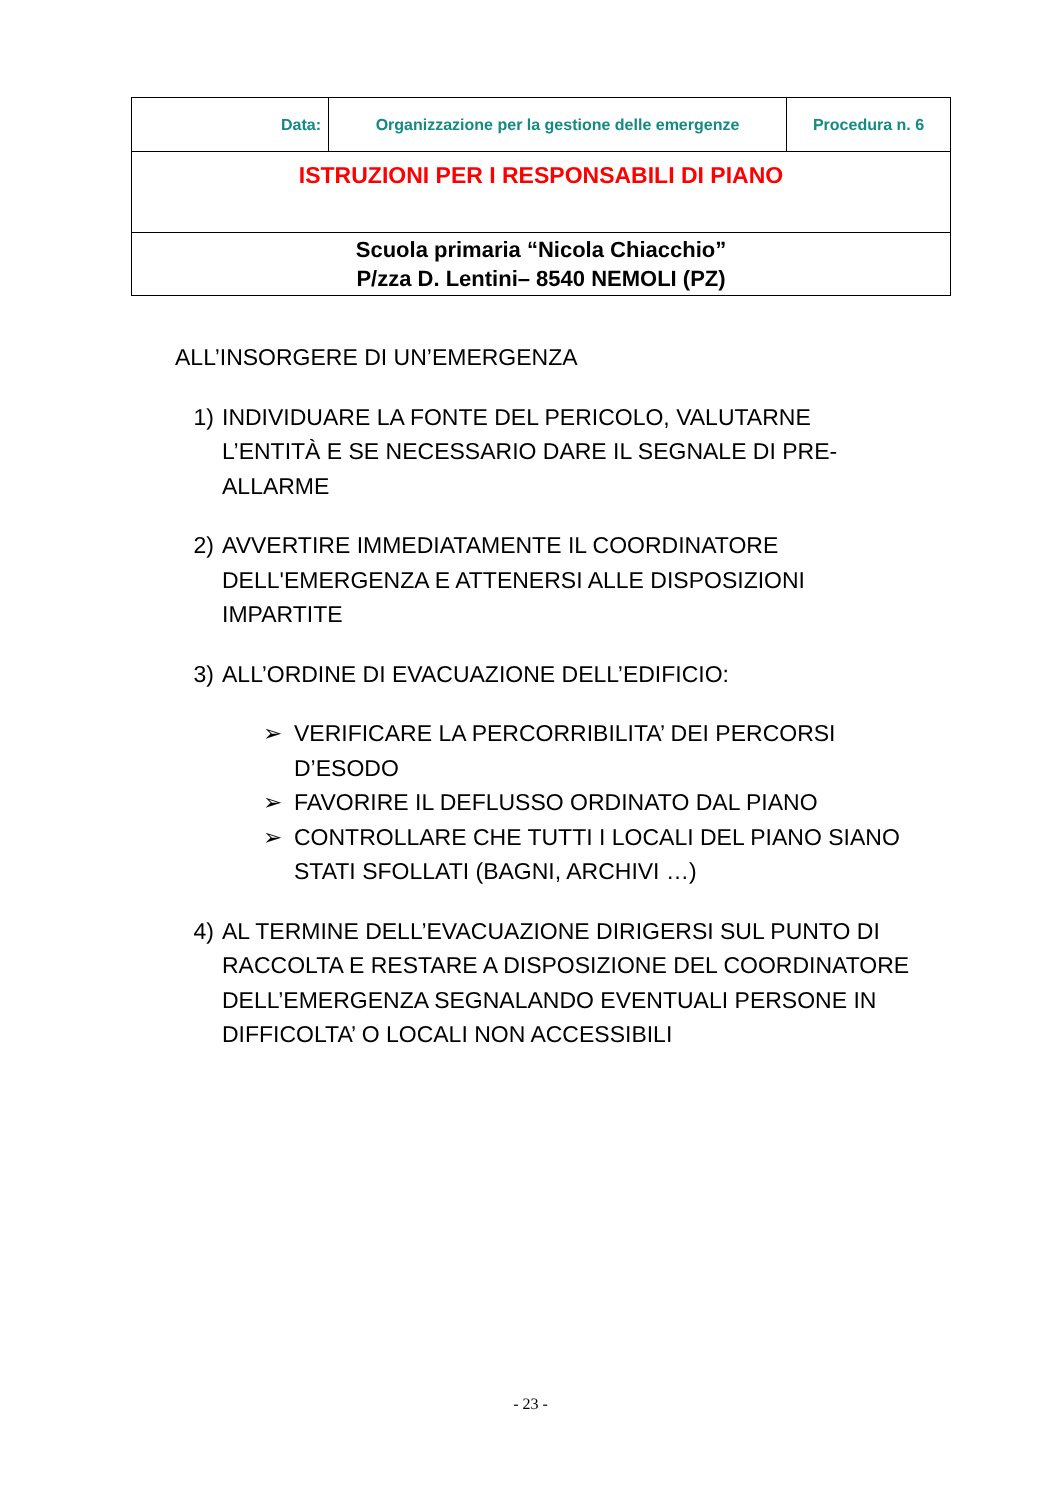| Data: | Organizzazione per la gestione delle emergenze | Procedura n. 6 |
| ISTRUZIONI PER I RESPONSABILI DI PIANO | | |
| Scuola primaria “Nicola Chiacchio” P/zza D. Lentini– 8540 NEMOLI (PZ) | | |
ALL’INSORGERE DI UN’EMERGENZA
1) INDIVIDUARE LA FONTE DEL PERICOLO, VALUTARNE L’ENTITÀ E SE NECESSARIO DARE IL SEGNALE DI PRE-ALLARME
2) AVVERTIRE IMMEDIATAMENTE IL COORDINATORE DELL'EMERGENZA E ATTENERSI ALLE DISPOSIZIONI IMPARTITE
3) ALL’ORDINE DI EVACUAZIONE DELL’EDIFICIO:
➢ VERIFICARE LA PERCORRIBILITA’ DEI PERCORSI D’ESODO
➢ FAVORIRE IL DEFLUSSO ORDINATO DAL PIANO
➢ CONTROLLARE CHE TUTTI I LOCALI DEL PIANO SIANO STATI SFOLLATI (BAGNI, ARCHIVI …)
4) AL TERMINE DELL’EVACUAZIONE DIRIGERSI SUL PUNTO DI RACCOLTA E RESTARE A DISPOSIZIONE DEL COORDINATORE DELL’EMERGENZA SEGNALANDO EVENTUALI PERSONE IN DIFFICOLTA’ O LOCALI NON ACCESSIBILI
- 23 -